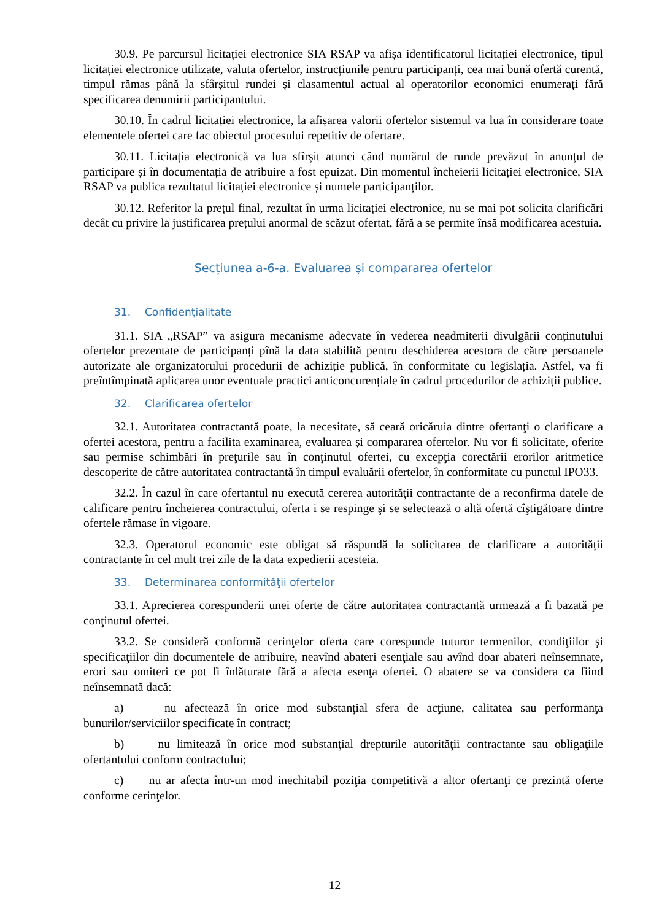30.9. Pe parcursul licitației electronice SIA RSAP va afișa identificatorul licitației electronice, tipul licitației electronice utilizate, valuta ofertelor, instrucțiunile pentru participanți, cea mai bună ofertă curentă, timpul rămas până la sfârșitul rundei și clasamentul actual al operatorilor economici enumerați fără specificarea denumirii participantului.
30.10. În cadrul licitației electronice, la afișarea valorii ofertelor sistemul va lua în considerare toate elementele ofertei care fac obiectul procesului repetitiv de ofertare.
30.11. Licitația electronică va lua sfîrșit atunci când numărul de runde prevăzut în anunțul de participare și în documentația de atribuire a fost epuizat. Din momentul încheierii licitației electronice, SIA RSAP va publica rezultatul licitației electronice și numele participanților.
30.12. Referitor la prețul final, rezultat în urma licitației electronice, nu se mai pot solicita clarificări decât cu privire la justificarea prețului anormal de scăzut ofertat, fără a se permite însă modificarea acestuia.
Secțiunea a-6-a. Evaluarea și compararea ofertelor
31. Confidenţialitate
31.1. SIA „RSAP” va asigura mecanisme adecvate în vederea neadmiterii divulgării conținutului ofertelor prezentate de participanți pînă la data stabilită pentru deschiderea acestora de către persoanele autorizate ale organizatorului procedurii de achiziție publică, în conformitate cu legislația. Astfel, va fi preîntîmpinată aplicarea unor eventuale practici anticoncurențiale în cadrul procedurilor de achiziții publice.
32. Clarificarea ofertelor
32.1. Autoritatea contractantă poate, la necesitate, să ceară oricăruia dintre ofertanţi o clarificare a ofertei acestora, pentru a facilita examinarea, evaluarea și compararea ofertelor. Nu vor fi solicitate, oferite sau permise schimbări în preţurile sau în conţinutul ofertei, cu excepţia corectării erorilor aritmetice descoperite de către autoritatea contractantă în timpul evaluării ofertelor, în conformitate cu punctul IPO33.
32.2. În cazul în care ofertantul nu execută cererea autorităţii contractante de a reconfirma datele de calificare pentru încheierea contractului, oferta i se respinge şi se selectează o altă ofertă cîştigătoare dintre ofertele rămase în vigoare.
32.3. Operatorul economic este obligat să răspundă la solicitarea de clarificare a autorității contractante în cel mult trei zile de la data expedierii acesteia.
33. Determinarea conformităţii ofertelor
33.1. Aprecierea corespunderii unei oferte de către autoritatea contractantă urmează a fi bazată pe conţinutul ofertei.
33.2. Se consideră conformă cerinţelor oferta care corespunde tuturor termenilor, condiţiilor şi specificaţiilor din documentele de atribuire, neavînd abateri esenţiale sau avînd doar abateri neînsemnate, erori sau omiteri ce pot fi înlăturate fără a afecta esenţa ofertei. O abatere se va considera ca fiind neînsemnată dacă:
a) nu afectează în orice mod substanţial sfera de acţiune, calitatea sau performanţa bunurilor/serviciilor specificate în contract;
b) nu limitează în orice mod substanţial drepturile autorităţii contractante sau obligaţiile ofertantului conform contractului;
c) nu ar afecta într-un mod inechitabil poziţia competitivă a altor ofertanţi ce prezintă oferte conforme cerinţelor.
12